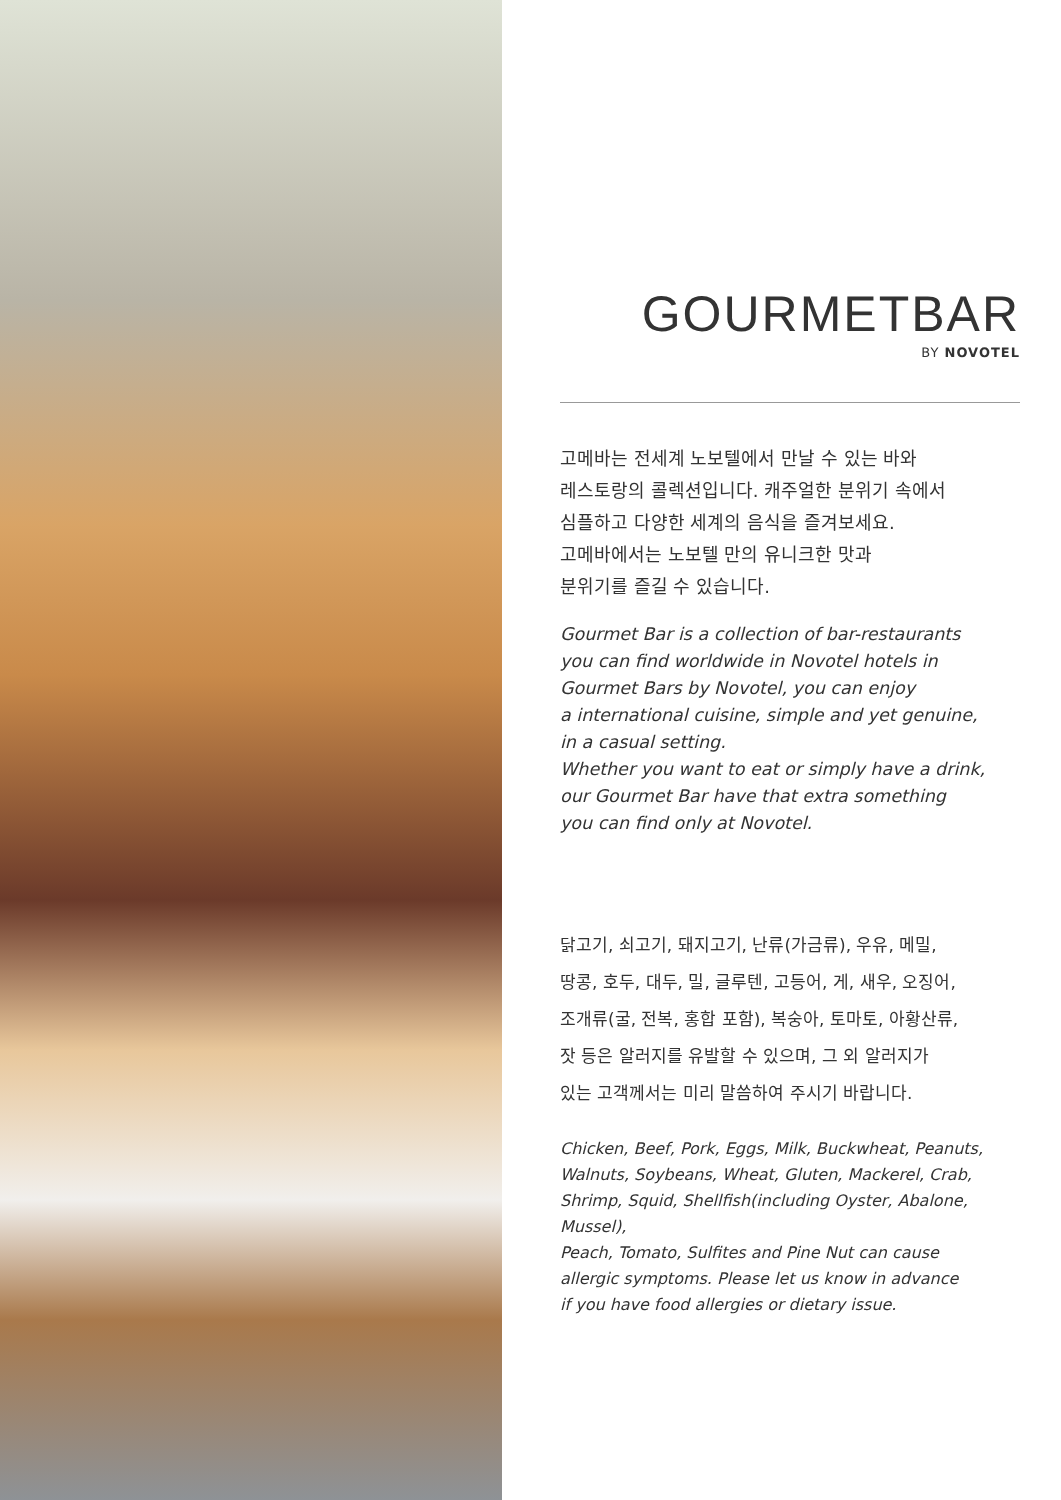GOURMETBAR
BY NOVOTEL
고메바는 전세계 노보텔에서 만날 수 있는 바와
레스토랑의 콜렉션입니다. 캐주얼한 분위기 속에서
심플하고 다양한 세계의 음식을 즐겨보세요.
고메바에서는 노보텔 만의 유니크한 맛과
분위기를 즐길 수 있습니다.
Gourmet Bar is a collection of bar-restaurants
you can find worldwide in Novotel hotels in
Gourmet Bars by Novotel, you can enjoy
a international cuisine, simple and yet genuine,
in a casual setting.
Whether you want to eat or simply have a drink,
our Gourmet Bar have that extra something
you can find only at Novotel.
닭고기, 쇠고기, 돼지고기, 난류(가금류), 우유, 메밀,
땅콩, 호두, 대두, 밀, 글루텐, 고등어, 게, 새우, 오징어,
조개류(굴, 전복, 홍합 포함), 복숭아, 토마토, 아황산류,
잣 등은 알러지를 유발할 수 있으며, 그 외 알러지가
있는 고객께서는 미리 말씀하여 주시기 바랍니다.
Chicken, Beef, Pork, Eggs, Milk, Buckwheat, Peanuts,
Walnuts, Soybeans, Wheat, Gluten, Mackerel, Crab,
Shrimp, Squid, Shellfish(including Oyster, Abalone, Mussel),
Peach, Tomato, Sulfites and Pine Nut can cause
allergic symptoms. Please let us know in advance
if you have food allergies or dietary issue.